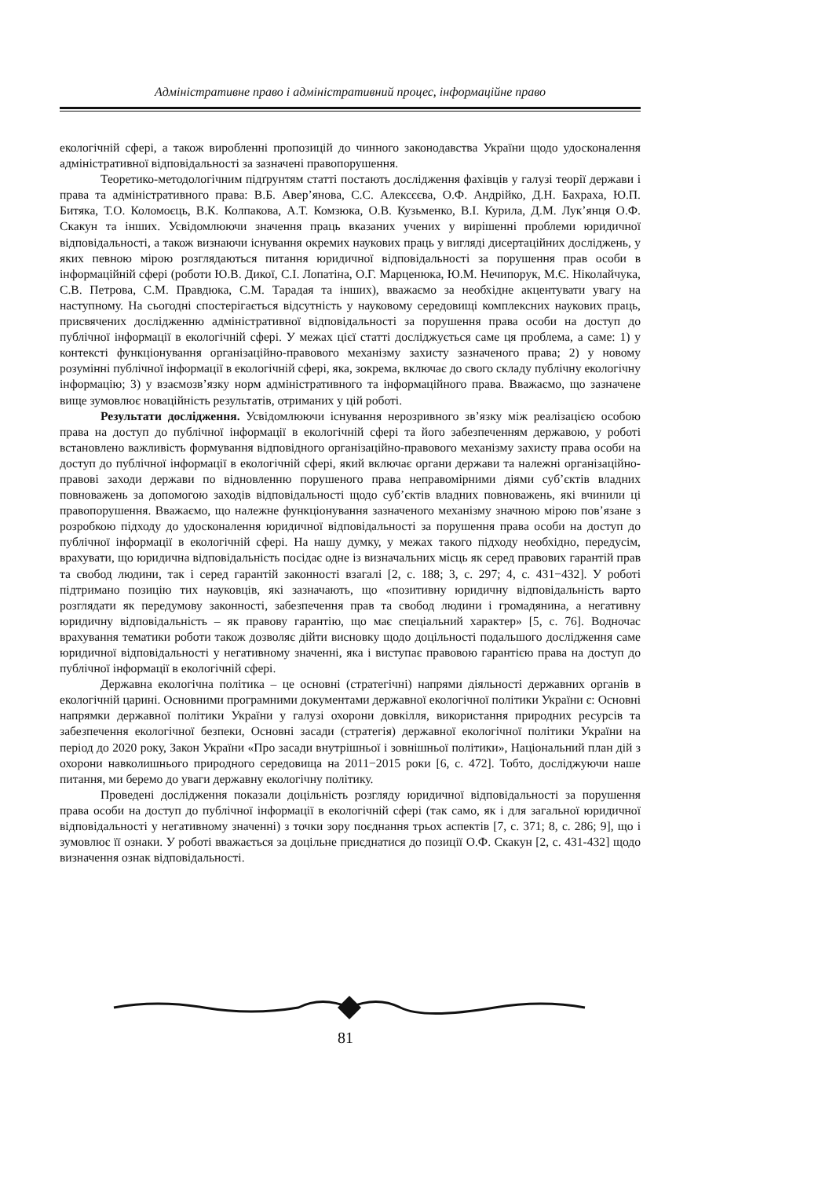Адміністративне право і адміністративний процес, інформаційне право
екологічній сфері, а також виробленні пропозицій до чинного законодавства України щодо удосконалення адміністративної відповідальності за зазначені правопорушення.
Теоретико-методологічним підґрунтям статті постають дослідження фахівців у галузі теорії держави і права та адміністративного права: В.Б. Авер’янова, С.С. Алексєєва, О.Ф. Андрійко, Д.Н. Бахраха, Ю.П. Битяка, Т.О. Коломоєць, В.К. Колпакова, А.Т. Комзюка, О.В. Кузьменко, В.І. Курила, Д.М. Лук’янця О.Ф. Скакун та інших. Усвідомлюючи значення праць вказаних учених у вирішенні проблеми юридичної відповідальності, а також визнаючи існування окремих наукових праць у вигляді дисертаційних досліджень, у яких певною мірою розглядаються питання юридичної відповідальності за порушення прав особи в інформаційній сфері (роботи Ю.В. Дикої, С.І. Лопатіна, О.Г. Марценюка, Ю.М. Нечипорук, М.Є. Ніколайчука, С.В. Петрова, С.М. Правдюка, С.М. Тарадая та інших), вважаємо за необхідне акцентувати увагу на наступному. На сьогодні спостерігається відсутність у науковому середовищі комплексних наукових праць, присвячених дослідженню адміністративної відповідальності за порушення права особи на доступ до публічної інформації в екологічній сфері. У межах цієї статті досліджується саме ця проблема, а саме: 1) у контексті функціонування організаційно-правового механізму захисту зазначеного права; 2) у новому розумінні публічної інформації в екологічній сфері, яка, зокрема, включає до свого складу публічну екологічну інформацію; 3) у взаємозв’язку норм адміністративного та інформаційного права. Вважаємо, що зазначене вище зумовлює новаційність результатів, отриманих у цій роботі.
Результати дослідження. Усвідомлюючи існування нерозривного зв’язку між реалізацією особою права на доступ до публічної інформації в екологічній сфері та його забезпеченням державою, у роботі встановлено важливість формування відповідного організаційно-правового механізму захисту права особи на доступ до публічної інформації в екологічній сфері, який включає органи держави та належні організаційно-правові заходи держави по відновленню порушеного права неправомірними діями суб’єктів владних повноважень за допомогою заходів відповідальності щодо суб’єктів владних повноважень, які вчинили ці правопорушення. Вважаємо, що належне функціонування зазначеного механізму значною мірою пов’язане з розробкою підходу до удосконалення юридичної відповідальності за порушення права особи на доступ до публічної інформації в екологічній сфері. На нашу думку, у межах такого підходу необхідно, передусім, врахувати, що юридична відповідальність посідає одне із визначальних місць як серед правових гарантій прав та свобод людини, так і серед гарантій законності взагалі [2, с. 188; 3, с. 297; 4, с. 431−432]. У роботі підтримано позицію тих науковців, які зазначають, що «позитивну юридичну відповідальність варто розглядати як передумову законності, забезпечення прав та свобод людини і громадянина, а негативну юридичну відповідальність – як правову гарантію, що має спеціальний характер» [5, с. 76]. Водночас врахування тематики роботи також дозволяє дійти висновку щодо доцільності подальшого дослідження саме юридичної відповідальності у негативному значенні, яка і виступає правовою гарантією права на доступ до публічної інформації в екологічній сфері.
Державна екологічна політика – це основні (стратегічні) напрями діяльності державних органів в екологічній царині. Основними програмними документами державної екологічної політики України є: Основні напрямки державної політики України у галузі охорони довкілля, використання природних ресурсів та забезпечення екологічної безпеки, Основні засади (стратегія) державної екологічної політики України на період до 2020 року, Закон України «Про засади внутрішньої і зовнішньої політики», Національний план дій з охорони навколишнього природного середовища на 2011−2015 роки [6, с. 472]. Тобто, досліджуючи наше питання, ми беремо до уваги державну екологічну політику.
Проведені дослідження показали доцільність розгляду юридичної відповідальності за порушення права особи на доступ до публічної інформації в екологічній сфері (так само, як і для загальної юридичної відповідальності у негативному значенні) з точки зору поєднання трьох аспектів [7, с. 371; 8, с. 286; 9], що і зумовлює її ознаки. У роботі вважається за доцільне приєднатися до позиції О.Ф. Скакун [2, с. 431-432] щодо визначення ознак відповідальності.
81